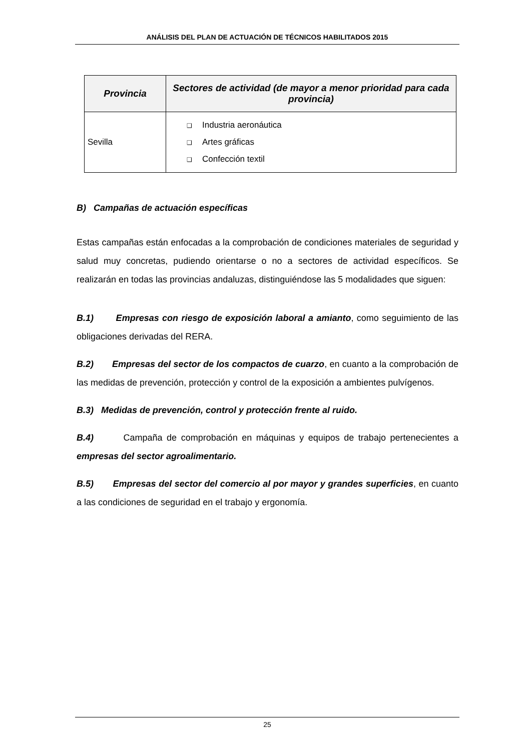ANÁLISIS DEL PLAN DE ACTUACIÓN DE TÉCNICOS HABILITADOS 2015
| Provincia | Sectores de actividad (de mayor a menor prioridad para cada provincia) |
| --- | --- |
| Sevilla | ❑ Industria aeronáutica ❑ Artes gráficas ❑ Confección textil |
B) Campañas de actuación específicas
Estas campañas están enfocadas a la comprobación de condiciones materiales de seguridad y salud muy concretas, pudiendo orientarse o no a sectores de actividad específicos. Se realizarán en todas las provincias andaluzas, distinguiéndose las 5 modalidades que siguen:
B.1) Empresas con riesgo de exposición laboral a amianto, como seguimiento de las obligaciones derivadas del RERA.
B.2) Empresas del sector de los compactos de cuarzo, en cuanto a la comprobación de las medidas de prevención, protección y control de la exposición a ambientes pulvígenos.
B.3) Medidas de prevención, control y protección frente al ruido.
B.4) Campaña de comprobación en máquinas y equipos de trabajo pertenecientes a empresas del sector agroalimentario.
B.5) Empresas del sector del comercio al por mayor y grandes superficies, en cuanto a las condiciones de seguridad en el trabajo y ergonomía.
25